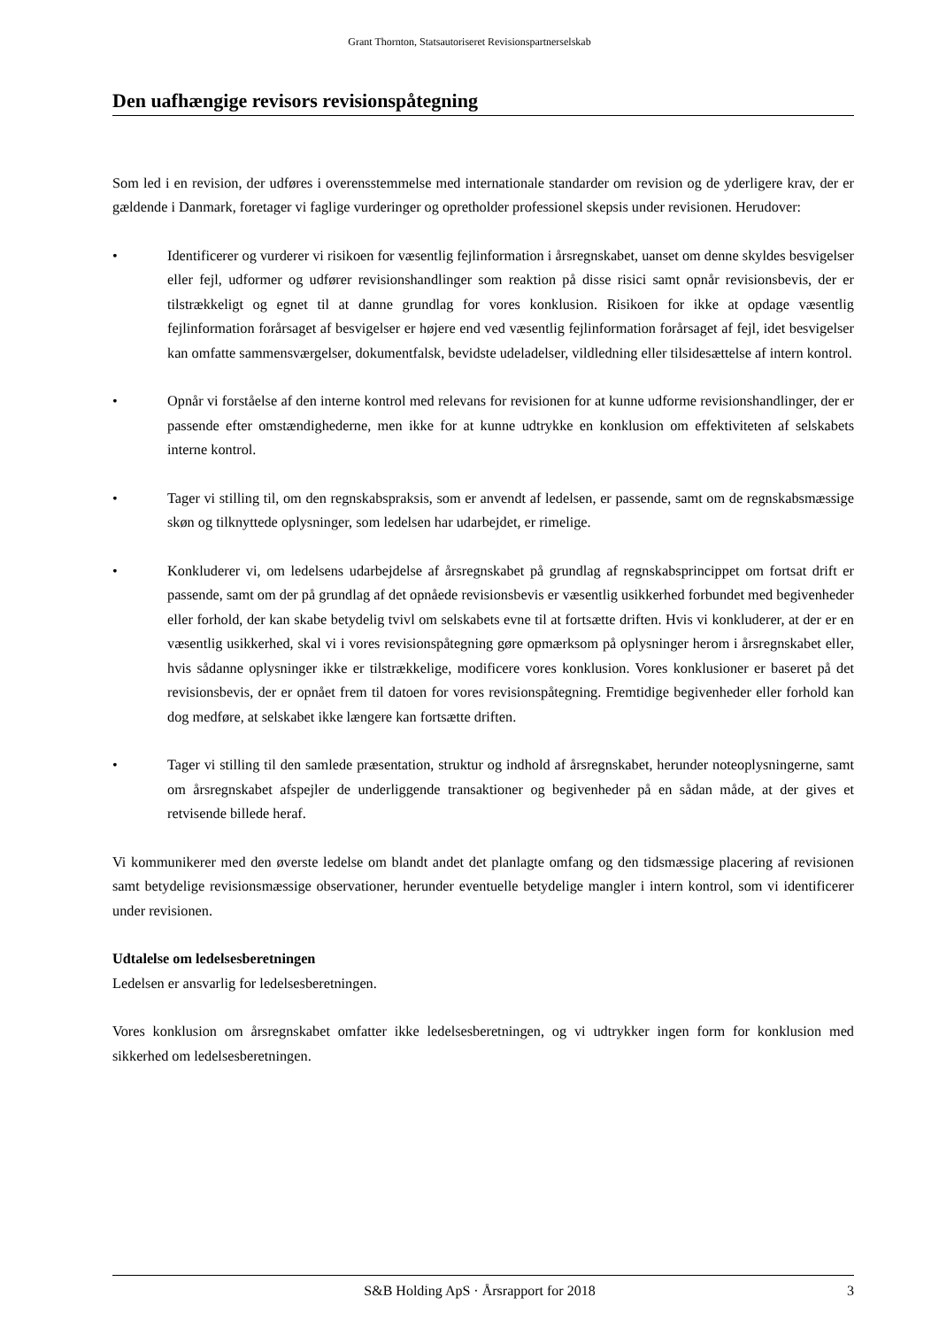Grant Thornton, Statsautoriseret Revisionspartnerselskab
Den uafhængige revisors revisionspåtegning
Som led i en revision, der udføres i overensstemmelse med internationale standarder om revision og de yderligere krav, der er gældende i Danmark, foretager vi faglige vurderinger og opretholder professionel skepsis under revisionen. Herudover:
• Identificerer og vurderer vi risikoen for væsentlig fejlinformation i årsregnskabet, uanset om denne skyldes besvigelser eller fejl, udformer og udfører revisionshandlinger som reaktion på disse risici samt opnår revisionsbevis, der er tilstrækkeligt og egnet til at danne grundlag for vores konklusion. Risikoen for ikke at opdage væsentlig fejlinformation forårsaget af besvigelser er højere end ved væsentlig fejlinformation forårsaget af fejl, idet besvigelser kan omfatte sammensværgelser, dokumentfalsk, bevidste udeladelser, vildledning eller tilsidesættelse af intern kontrol.
• Opnår vi forståelse af den interne kontrol med relevans for revisionen for at kunne udforme revisionshandlinger, der er passende efter omstændighederne, men ikke for at kunne udtrykke en konklusion om effektiviteten af selskabets interne kontrol.
• Tager vi stilling til, om den regnskabspraksis, som er anvendt af ledelsen, er passende, samt om de regnskabsmæssige skøn og tilknyttede oplysninger, som ledelsen har udarbejdet, er rimelige.
• Konkluderer vi, om ledelsens udarbejdelse af årsregnskabet på grundlag af regnskabsprincippet om fortsat drift er passende, samt om der på grundlag af det opnåede revisionsbevis er væsentlig usikkerhed forbundet med begivenheder eller forhold, der kan skabe betydelig tvivl om selskabets evne til at fortsætte driften. Hvis vi konkluderer, at der er en væsentlig usikkerhed, skal vi i vores revisionspåtegning gøre opmærksom på oplysninger herom i årsregnskabet eller, hvis sådanne oplysninger ikke er tilstrækkelige, modificere vores konklusion. Vores konklusioner er baseret på det revisionsbevis, der er opnået frem til datoen for vores revisionspåtegning. Fremtidige begivenheder eller forhold kan dog medføre, at selskabet ikke længere kan fortsætte driften.
• Tager vi stilling til den samlede præsentation, struktur og indhold af årsregnskabet, herunder noteoplysningerne, samt om årsregnskabet afspejler de underliggende transaktioner og begivenheder på en sådan måde, at der gives et retvisende billede heraf.
Vi kommunikerer med den øverste ledelse om blandt andet det planlagte omfang og den tidsmæssige placering af revisionen samt betydelige revisionsmæssige observationer, herunder eventuelle betydelige mangler i intern kontrol, som vi identificerer under revisionen.
Udtalelse om ledelsesberetningen
Ledelsen er ansvarlig for ledelsesberetningen.
Vores konklusion om årsregnskabet omfatter ikke ledelsesberetningen, og vi udtrykker ingen form for konklusion med sikkerhed om ledelsesberetningen.
S&B Holding ApS · Årsrapport for 2018 3